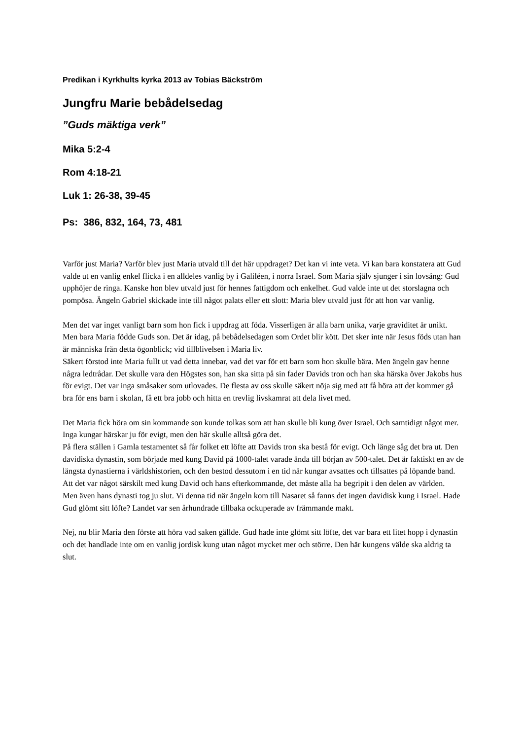Predikan i Kyrkhults kyrka 2013 av Tobias Bäckström
Jungfru Marie bebådelsedag
”Guds mäktiga verk”
Mika 5:2-4
Rom 4:18-21
Luk 1: 26-38, 39-45
Ps: 386, 832, 164, 73, 481
Varför just Maria? Varför blev just Maria utvald till det här uppdraget? Det kan vi inte veta. Vi kan bara konstatera att Gud valde ut en vanlig enkel flicka i en alldeles vanlig by i Galiléen, i norra Israel. Som Maria själv sjunger i sin lovsång: Gud upphöjer de ringa. Kanske hon blev utvald just för hennes fattigdom och enkelhet. Gud valde inte ut det storslagna och pompösa. Ängeln Gabriel skickade inte till något palats eller ett slott: Maria blev utvald just för att hon var vanlig.
Men det var inget vanligt barn som hon fick i uppdrag att föda. Visserligen är alla barn unika, varje graviditet är unikt. Men bara Maria födde Guds son. Det är idag, på bebådelsedagen som Ordet blir kött. Det sker inte när Jesus föds utan han är människa från detta ögonblick; vid tillblivelsen i Maria liv.
Säkert förstod inte Maria fullt ut vad detta innebar, vad det var för ett barn som hon skulle bära. Men ängeln gav henne några ledtrådar. Det skulle vara den Högstes son, han ska sitta på sin fader Davids tron och han ska härska över Jakobs hus för evigt. Det var inga småsaker som utlovades. De flesta av oss skulle säkert nöja sig med att få höra att det kommer gå bra för ens barn i skolan, få ett bra jobb och hitta en trevlig livskamrat att dela livet med.
Det Maria fick höra om sin kommande son kunde tolkas som att han skulle bli kung över Israel. Och samtidigt något mer. Inga kungar härskar ju för evigt, men den här skulle alltså göra det.
På flera ställen i Gamla testamentet så får folket ett löfte att Davids tron ska bestå för evigt. Och länge såg det bra ut. Den davidiska dynastin, som började med kung David på 1000-talet varade ända till början av 500-talet. Det är faktiskt en av de längsta dynastierna i världshistorien, och den bestod dessutom i en tid när kungar avsattes och tillsattes på löpande band. Att det var något särskilt med kung David och hans efterkommande, det måste alla ha begripit i den delen av världen.
Men även hans dynasti tog ju slut. Vi denna tid när ängeln kom till Nasaret så fanns det ingen davidisk kung i Israel. Hade Gud glömt sitt löfte? Landet var sen århundrade tillbaka ockuperade av främmande makt.
Nej, nu blir Maria den förste att höra vad saken gällde. Gud hade inte glömt sitt löfte, det var bara ett litet hopp i dynastin och det handlade inte om en vanlig jordisk kung utan något mycket mer och större. Den här kungens välde ska aldrig ta slut.